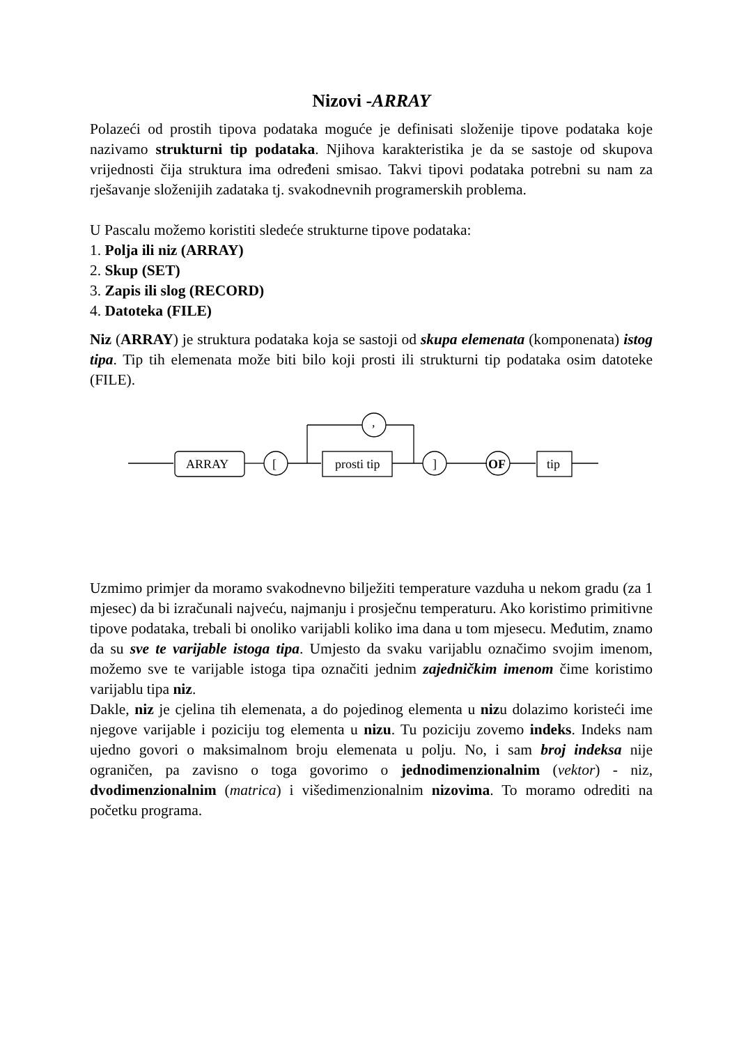Nizovi -ARRAY
Polazeći od prostih tipova podataka moguće je definisati složenije tipove podataka koje nazivamo strukturni tip podataka. Njihova karakteristika je da se sastoje od skupova vrijednosti čija struktura ima određeni smisao. Takvi tipovi podataka potrebni su nam za rješavanje složenijih zadataka tj. svakodnevnih programerskih problema.
U Pascalu možemo koristiti sledeće strukturne tipove podataka:
1. Polja ili niz (ARRAY)
2. Skup (SET)
3. Zapis ili slog (RECORD)
4. Datoteka (FILE)
Niz (ARRAY) je struktura podataka koja se sastoji od skupa elemenata (komponenata) istog tipa. Tip tih elemenata može biti bilo koji prosti ili strukturni tip podataka osim datoteke (FILE).
ARRAY
[
prosti tip
]
OF
tip
,
Uzmimo primjer da moramo svakodnevno bilježiti temperature vazduha u nekom gradu (za 1 mjesec) da bi izračunali najveću, najmanju i prosječnu temperaturu. Ako koristimo primitivne tipove podataka, trebali bi onoliko varijabli koliko ima dana u tom mjesecu. Međutim, znamo da su sve te varijable istoga tipa. Umjesto da svaku varijablu označimo svojim imenom, možemo sve te varijable istoga tipa označiti jednim zajedničkim imenom čime koristimo varijablu tipa niz.
Dakle, niz je cjelina tih elemenata, a do pojedinog elementa u nizu dolazimo koristeći ime njegove varijable i poziciju tog elementa u nizu. Tu poziciju zovemo indeks. Indeks nam ujedno govori o maksimalnom broju elemenata u polju. No, i sam broj indeksa nije ograničen, pa zavisno o toga govorimo o jednodimenzionalnim (vektor) - niz, dvodimenzionalnim (matrica) i višedimenzionalnim nizovima. To moramo odrediti na početku programa.